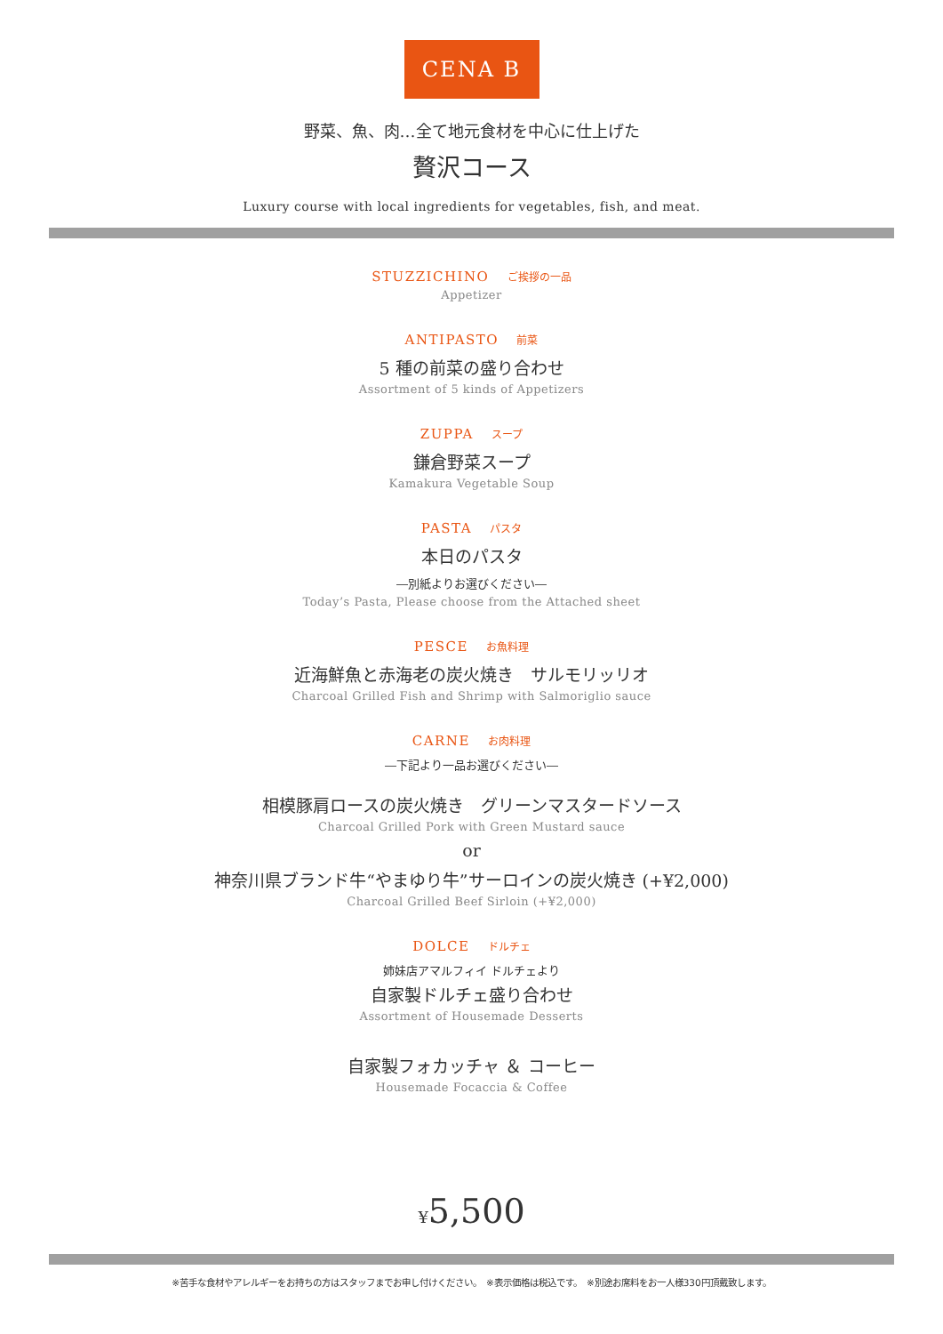CENA B
野菜、魚、肉…全て地元食材を中心に仕上げた
贅沢コース
Luxury course with local ingredients for vegetables, fish, and meat.
STUZZICHINO ご挨拶の一品
Appetizer
ANTIPASTO 前菜
5 種の前菜の盛り合わせ
Assortment of 5 kinds of Appetizers
ZUPPA スープ
鎌倉野菜スープ
Kamakura Vegetable Soup
PASTA パスタ
本日のパスタ
―別紙よりお選びください―
Today’s Pasta, Please choose from the Attached sheet
PESCE お魚料理
近海鮮魚と赤海老の炭火焼き　サルモリッリオ
Charcoal Grilled Fish and Shrimp with Salmoriglio sauce
CARNE お肉料理
―下記より一品お選びください―
相模豚肩ロースの炭火焼き　グリーンマスタードソース
Charcoal Grilled Pork with Green Mustard sauce
or
神奈川県ブランド牛“やまゆり牛”サーロインの炭火焼き (+¥2,000)
Charcoal Grilled Beef Sirloin (+¥2,000)
DOLCE ドルチェ
姉妹店アマルフィイ ドルチェより
自家製ドルチェ盛り合わせ
Assortment of Housemade Desserts
自家製フォカッチャ ＆ コーヒー
Housemade Focaccia & Coffee
¥5,500
※苦手な食材やアレルギーをお持ちの方はスタッフまでお申し付けください。　※表示価格は税込です。　※別途お席料をお一人様330円頂戴致します。